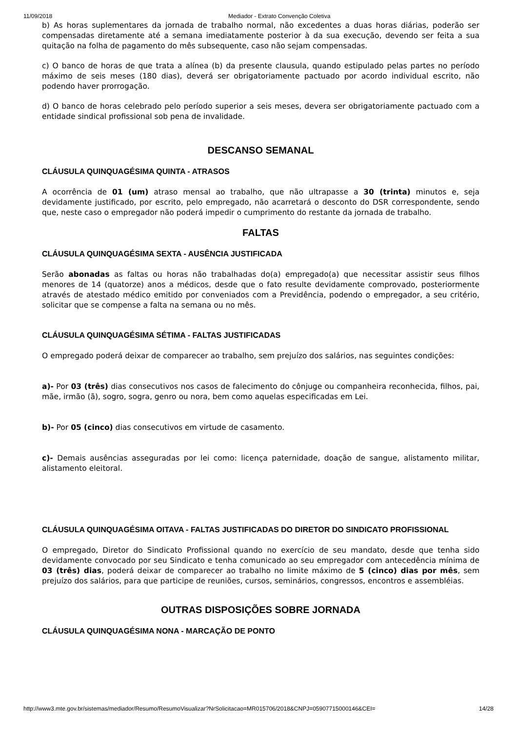11/09/2018 Mediador - Extrato Convenção Coletiva
b) As horas suplementares da jornada de trabalho normal, não excedentes a duas horas diárias, poderão ser compensadas diretamente até a semana imediatamente posterior à da sua execução, devendo ser feita a sua quitação na folha de pagamento do mês subsequente, caso não sejam compensadas.
c) O banco de horas de que trata a alínea (b) da presente clausula, quando estipulado pelas partes no período máximo de seis meses (180 dias), deverá ser obrigatoriamente pactuado por acordo individual escrito, não podendo haver prorrogação.
d) O banco de horas celebrado pelo período superior a seis meses, devera ser obrigatoriamente pactuado com a entidade sindical profissional sob pena de invalidade.
DESCANSO SEMANAL
CLÁUSULA QUINQUAGÉSIMA QUINTA - ATRASOS
A ocorrência de 01 (um) atraso mensal ao trabalho, que não ultrapasse a 30 (trinta) minutos e, seja devidamente justificado, por escrito, pelo empregado, não acarretará o desconto do DSR correspondente, sendo que, neste caso o empregador não poderá impedir o cumprimento do restante da jornada de trabalho.
FALTAS
CLÁUSULA QUINQUAGÉSIMA SEXTA - AUSÊNCIA JUSTIFICADA
Serão abonadas as faltas ou horas não trabalhadas do(a) empregado(a) que necessitar assistir seus filhos menores de 14 (quatorze) anos a médicos, desde que o fato resulte devidamente comprovado, posteriormente através de atestado médico emitido por conveniados com a Previdência, podendo o empregador, a seu critério, solicitar que se compense a falta na semana ou no mês.
CLÁUSULA QUINQUAGÉSIMA SÉTIMA - FALTAS JUSTIFICADAS
O empregado poderá deixar de comparecer ao trabalho, sem prejuízo dos salários, nas seguintes condições:
a)- Por 03 (três) dias consecutivos nos casos de falecimento do cônjuge ou companheira reconhecida, filhos, pai, mãe, irmão (ã), sogro, sogra, genro ou nora, bem como aquelas especificadas em Lei.
b)- Por 05 (cinco) dias consecutivos em virtude de casamento.
c)- Demais ausências asseguradas por lei como: licença paternidade, doação de sangue, alistamento militar, alistamento eleitoral.
CLÁUSULA QUINQUAGÉSIMA OITAVA - FALTAS JUSTIFICADAS DO DIRETOR DO SINDICATO PROFISSIONAL
O empregado, Diretor do Sindicato Profissional quando no exercício de seu mandato, desde que tenha sido devidamente convocado por seu Sindicato e tenha comunicado ao seu empregador com antecedência mínima de 03 (três) dias, poderá deixar de comparecer ao trabalho no limite máximo de 5 (cinco) dias por mês, sem prejuízo dos salários, para que participe de reuniões, cursos, seminários, congressos, encontros e assembléias.
OUTRAS DISPOSIÇÕES SOBRE JORNADA
CLÁUSULA QUINQUAGÉSIMA NONA - MARCAÇÃO DE PONTO
http://www3.mte.gov.br/sistemas/mediador/Resumo/ResumoVisualizar?NrSolicitacao=MR015706/2018&CNPJ=05907715000146&CEI= 14/28